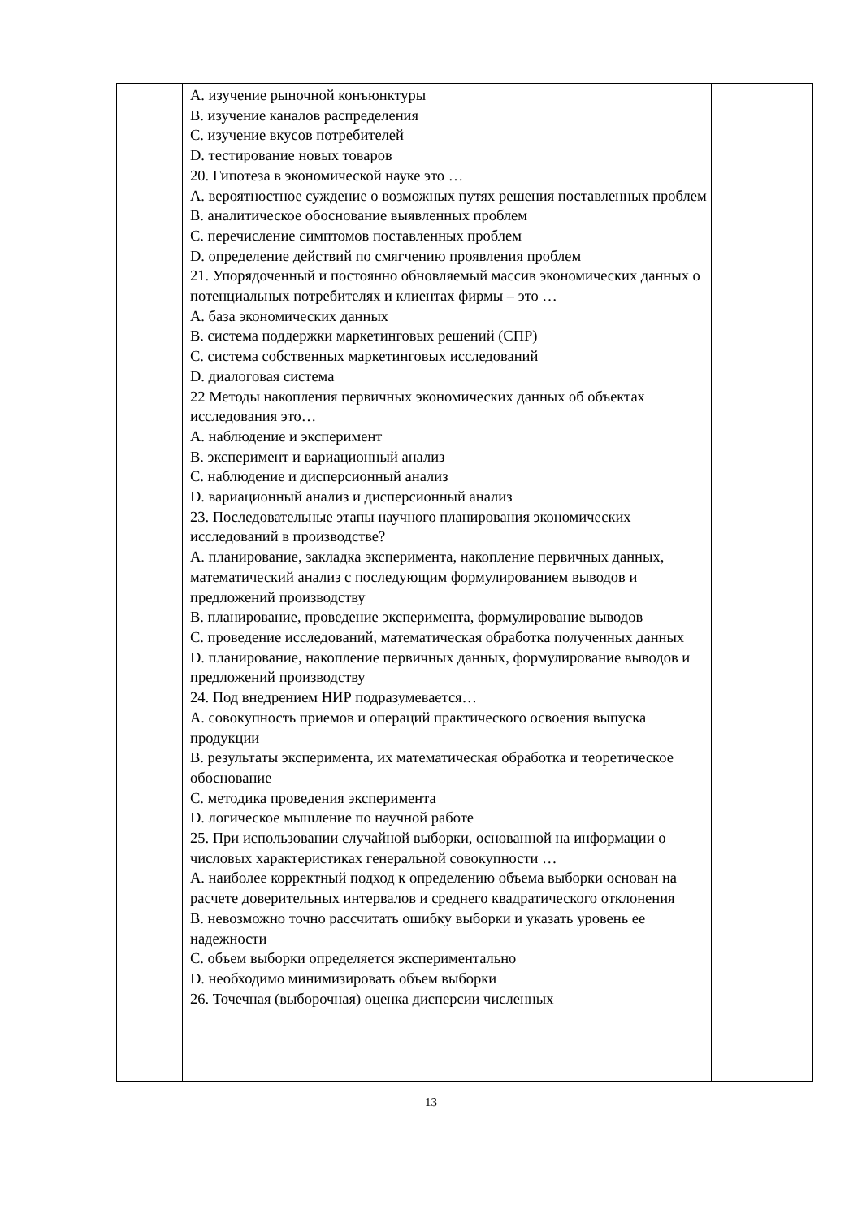| | A. изучение рыночной конъюнктуры B. изучение каналов распределения C. изучение вкусов потребителей D. тестирование новых товаров 20. Гипотеза в экономической науке это … A. вероятностное суждение о возможных путях решения поставленных проблем B. аналитическое обоснование выявленных проблем C. перечисление симптомов поставленных проблем D. определение действий по смягчению проявления проблем 21. Упорядоченный и постоянно обновляемый массив экономических данных о потенциальных потребителях и клиентах фирмы – это … A. база экономических данных B. система поддержки маркетинговых решений (СПР) C. система собственных маркетинговых исследований D. диалоговая система 22 Методы накопления первичных экономических данных об объектах исследования это… A. наблюдение и эксперимент B. эксперимент и вариационный анализ C. наблюдение и дисперсионный анализ D. вариационный анализ и дисперсионный анализ 23. Последовательные этапы научного планирования экономических исследований в производстве? A. планирование, закладка эксперимента, накопление первичных данных, математический анализ с последующим формулированием выводов и предложений производству B. планирование, проведение эксперимента, формулирование выводов C. проведение исследований, математическая обработка полученных данных D. планирование, накопление первичных данных, формулирование выводов и предложений производству 24. Под внедрением НИР подразумевается… A. совокупность приемов и операций практического освоения выпуска продукции B. результаты эксперимента, их математическая обработка и теоретическое обоснование C. методика проведения эксперимента D. логическое мышление по научной работе 25. При использовании случайной выборки, основанной на информации о числовых характеристиках генеральной совокупности … A. наиболее корректный подход к определению объема выборки основан на расчете доверительных интервалов и среднего квадратического отклонения B. невозможно точно рассчитать ошибку выборки и указать уровень ее надежности C. объем выборки определяется экспериментально D. необходимо минимизировать объем выборки 26. Точечная (выборочная) оценка дисперсии численных | |
13